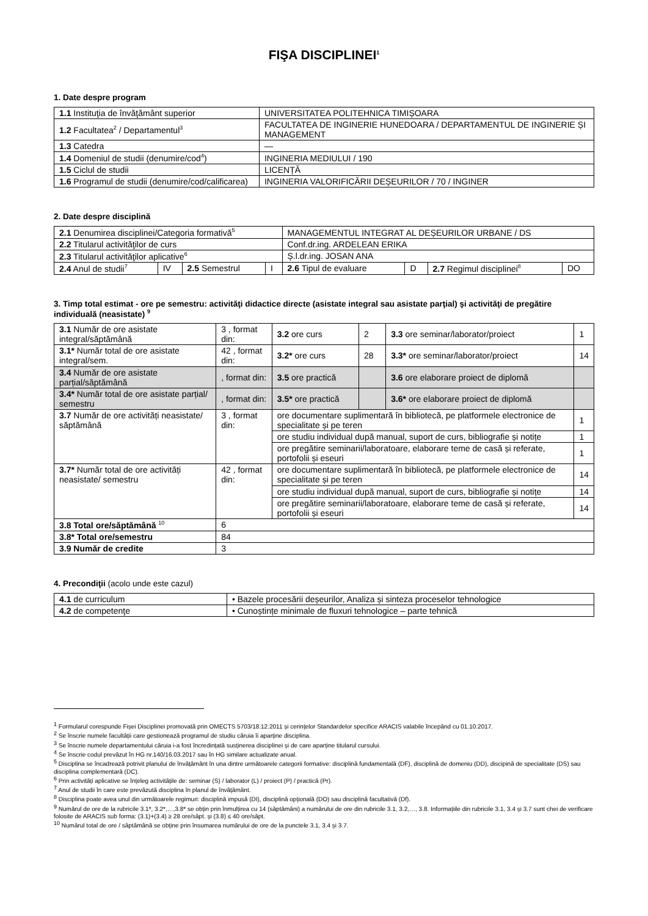FIŞA DISCIPLINEI<sup>1</sup>
1. Date despre program
| 1.1 Instituţia de învăţământ superior | UNIVERSITATEA POLITEHNICA TIMIȘOARA |
| 1.2 Facultatea<sup>2</sup> / Departamentul<sup>3</sup> | FACULTATEA DE INGINERIE HUNEDOARA / DEPARTAMENTUL DE INGINERIE ȘI MANAGEMENT |
| 1.3 Catedra | — |
| 1.4 Domeniul de studii (denumire/cod<sup>4</sup>) | INGINERIA MEDIULUI / 190 |
| 1.5 Ciclul de studii | LICENȚĂ |
| 1.6 Programul de studii (denumire/cod/calificarea) | INGINERIA VALORIFICĂRII DEȘEURILOR / 70 / INGINER |
2. Date despre disciplină
| 2.1 Denumirea disciplinei/Categoria formativă<sup>5</sup> | | | | MANAGEMENTUL INTEGRAT AL DEȘEURILOR URBANE / DS | | | |
| 2.2 Titularul activităţilor de curs | | | | Conf.dr.ing. ARDELEAN ERIKA | | | |
| 2.3 Titularul activităţilor aplicative<sup>6</sup> | | | | Ș.l.dr.ing. JOSAN ANA | | | |
| 2.4 Anul de studii<sup>7</sup> | IV | 2.5 Semestrul | I | 2.6 Tipul de evaluare | D | 2.7 Regimul disciplinei<sup>8</sup> | DO |
3. Timp total estimat - ore pe semestru: activităţi didactice directe (asistate integral sau asistate parţial) şi activităţi de pregătire individuală (neasistate) <sup>9</sup>
| 3.1 Număr de ore asistate integral/săptămână | 3 , format din: | 3.2 ore curs | 2 | 3.3 ore seminar/laborator/proiect | 1 |
| 3.1* Număr total de ore asistate integral/sem. | 42 , format din: | 3.2* ore curs | 28 | 3.3* ore seminar/laborator/proiect | 14 |
| 3.4 Număr de ore asistate parțial/săptămână | , format din: | 3.5 ore practică | | 3.6 ore elaborare proiect de diplomă | |
| 3.4* Număr total de ore asistate parțial/ semestru | , format din: | 3.5* ore practică | | 3.6* ore elaborare proiect de diplomă | |
| 3.7 Număr de ore activități neasistate/ săptămână | 3 , format din: | ore documentare suplimentară în bibliotecă, pe platformele electronice de specialitate și pe teren | | | 1 |
| | | ore studiu individual după manual, suport de curs, bibliografie și notițe | | | 1 |
| | | ore pregătire seminarii/laboratoare, elaborare teme de casă și referate, portofolii și eseuri | | | 1 |
| 3.7* Număr total de ore activități neasistate/ semestru | 42 , format din: | ore documentare suplimentară în bibliotecă, pe platformele electronice de specialitate și pe teren | | | 14 |
| | | ore studiu individual după manual, suport de curs, bibliografie și notițe | | | 14 |
| | | ore pregătire seminarii/laboratoare, elaborare teme de casă și referate, portofolii și eseuri | | | 14 |
| 3.8 Total ore/săptămână <sup>10</sup> | 6 | | | | |
| 3.8* Total ore/semestru | 84 | | | | |
| 3.9 Număr de credite | 3 | | | | |
4. Precondiţii (acolo unde este cazul)
| 4.1 de curriculum | • Bazele procesării deșeurilor, Analiza și sinteza proceselor tehnologice |
| 4.2 de competenţe | • Cunoștințe minimale de fluxuri tehnologice – parte tehnică |
<sup>1</sup> Formularul corespunde Fișei Disciplinei promovată prin OMECTS 5703/18.12.2011 și cerințelor Standardelor specifice ARACIS valabile începând cu 01.10.2017.
<sup>2</sup> Se înscrie numele facultății care gestionează programul de studiu căruia îi aparține disciplina.
<sup>3</sup> Se înscrie numele departamentului căruia i-a fost încredințată susținerea disciplinei și de care aparține titularul cursului.
<sup>4</sup> Se înscrie codul prevăzut în HG nr.140/16.03.2017 sau în HG similare actualizate anual.
<sup>5</sup> Disciplina se încadrează potrivit planului de învățământ în una dintre următoarele categorii formative: disciplină fundamentală (DF), disciplină de domeniu (DD), discipină de specialitate (DS) sau disciplina complementară (DC).
<sup>6</sup> Prin activități aplicative se înțeleg activitățile de: seminar (S) / laborator (L) / proiect (P) / practică (Pr).
<sup>7</sup> Anul de studii în care este prevăzută disciplina în planul de învățământ.
<sup>8</sup> Disciplina poate avea unul din următoarele regimuri: disciplină impusă (DI), disciplină opțională (DO) sau disciplină facultativă (Df).
<sup>9</sup> Numărul de ore de la rubricile 3.1*, 3.2*,…,3.8* se obțin prin înmulțirea cu 14 (săptămâni) a numărului de ore din rubricile 3.1, 3.2,…, 3.8. Informațiile din rubricile 3.1, 3.4 și 3.7 sunt chei de verificare folosite de ARACIS sub forma: (3.1)+(3.4) ≥ 28 ore/săpt. și (3.8) ≤ 40 ore/săpt.
<sup>10</sup> Numărul total de ore / săptămână se obține prin însumarea numărului de ore de la punctele 3.1, 3.4 și 3.7.